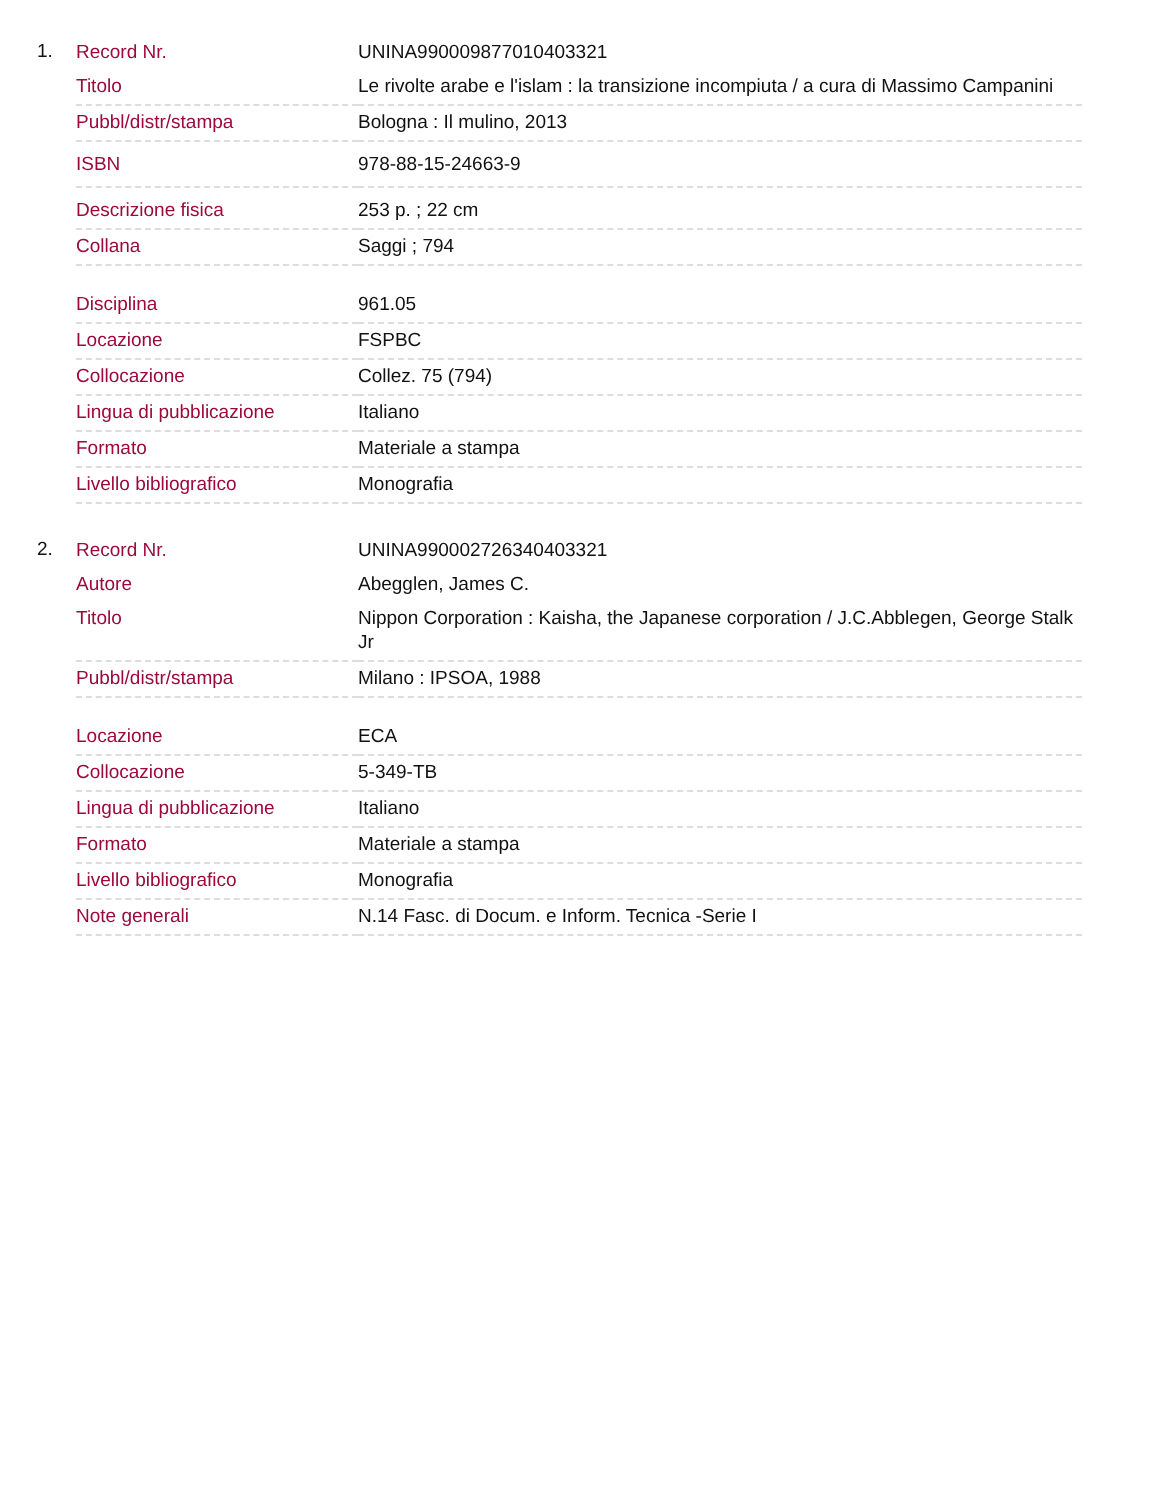1.
| Record Nr. | UNINA990009877010403321 |
| Titolo | Le rivolte arabe e l'islam : la transizione incompiuta / a cura di Massimo Campanini |
| Pubbl/distr/stampa | Bologna : Il mulino, 2013 |
| ISBN | 978-88-15-24663-9 |
| Descrizione fisica | 253 p. ; 22 cm |
| Collana | Saggi ; 794 |
| Disciplina | 961.05 |
| Locazione | FSPBC |
| Collocazione | Collez. 75 (794) |
| Lingua di pubblicazione | Italiano |
| Formato | Materiale a stampa |
| Livello bibliografico | Monografia |
2.
| Record Nr. | UNINA990002726340403321 |
| Autore | Abegglen, James C. |
| Titolo | Nippon Corporation : Kaisha, the Japanese corporation / J.C.Abblegen, George Stalk Jr |
| Pubbl/distr/stampa | Milano : IPSOA, 1988 |
| Locazione | ECA |
| Collocazione | 5-349-TB |
| Lingua di pubblicazione | Italiano |
| Formato | Materiale a stampa |
| Livello bibliografico | Monografia |
| Note generali | N.14 Fasc. di Docum. e Inform. Tecnica -Serie I |